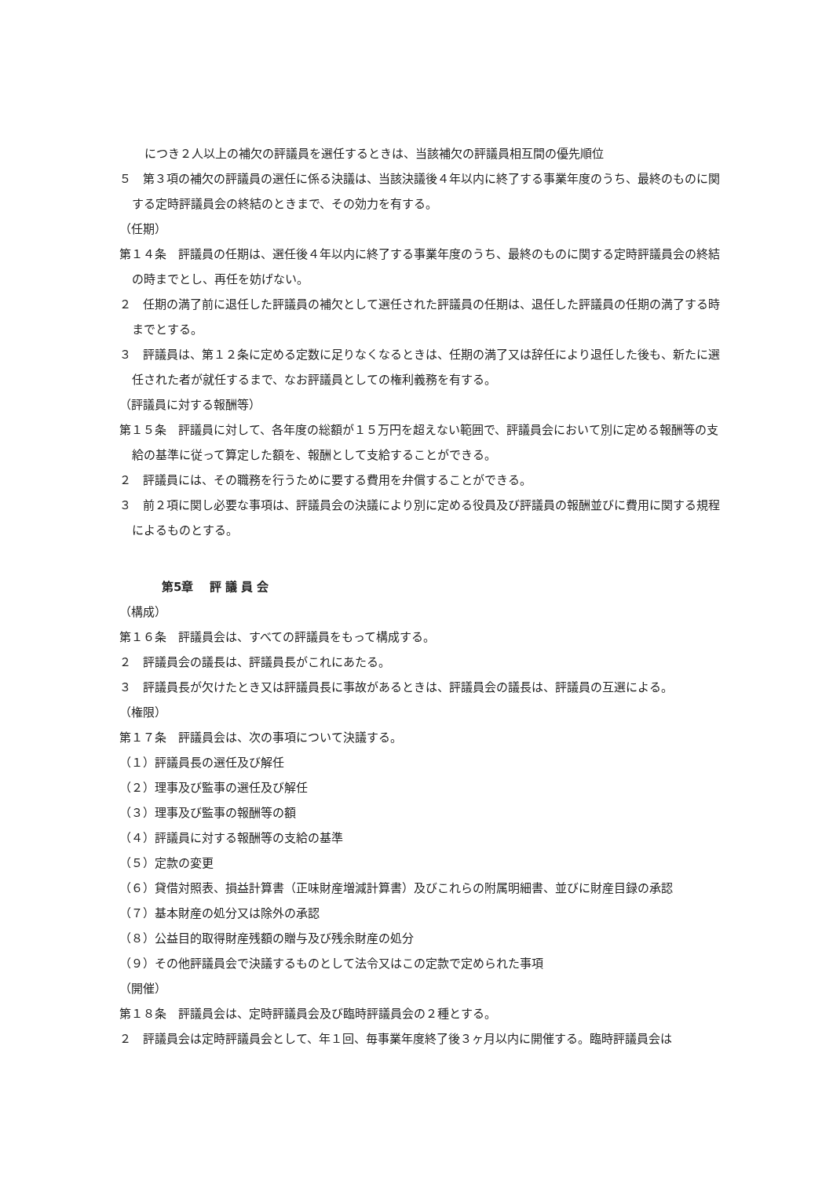につき２人以上の補欠の評議員を選任するときは、当該補欠の評議員相互間の優先順位
５　第３項の補欠の評議員の選任に係る決議は、当該決議後４年以内に終了する事業年度のうち、最終のものに関する定時評議員会の終結のときまで、その効力を有する。
（任期）
第１４条　評議員の任期は、選任後４年以内に終了する事業年度のうち、最終のものに関する定時評議員会の終結の時までとし、再任を妨げない。
２　任期の満了前に退任した評議員の補欠として選任された評議員の任期は、退任した評議員の任期の満了する時までとする。
３　評議員は、第１２条に定める定数に足りなくなるときは、任期の満了又は辞任により退任した後も、新たに選任された者が就任するまで、なお評議員としての権利義務を有する。
（評議員に対する報酬等）
第１５条　評議員に対して、各年度の総額が１５万円を超えない範囲で、評議員会において別に定める報酬等の支給の基準に従って算定した額を、報酬として支給することができる。
２　評議員には、その職務を行うために要する費用を弁償することができる。
３　前２項に関し必要な事項は、評議員会の決議により別に定める役員及び評議員の報酬並びに費用に関する規程によるものとする。
第5章　 評 議 員 会
（構成）
第１６条　評議員会は、すべての評議員をもって構成する。
２　評議員会の議長は、評議員長がこれにあたる。
３　評議員長が欠けたとき又は評議員長に事故があるときは、評議員会の議長は、評議員の互選による。
（権限）
第１７条　評議員会は、次の事項について決議する。
（１）評議員長の選任及び解任
（２）理事及び監事の選任及び解任
（３）理事及び監事の報酬等の額
（４）評議員に対する報酬等の支給の基準
（５）定款の変更
（６）貸借対照表、損益計算書（正味財産増減計算書）及びこれらの附属明細書、並びに財産目録の承認
（７）基本財産の処分又は除外の承認
（８）公益目的取得財産残額の贈与及び残余財産の処分
（９）その他評議員会で決議するものとして法令又はこの定款で定められた事項
（開催）
第１８条　評議員会は、定時評議員会及び臨時評議員会の２種とする。
２　評議員会は定時評議員会として、年１回、毎事業年度終了後３ヶ月以内に開催する。臨時評議員会は